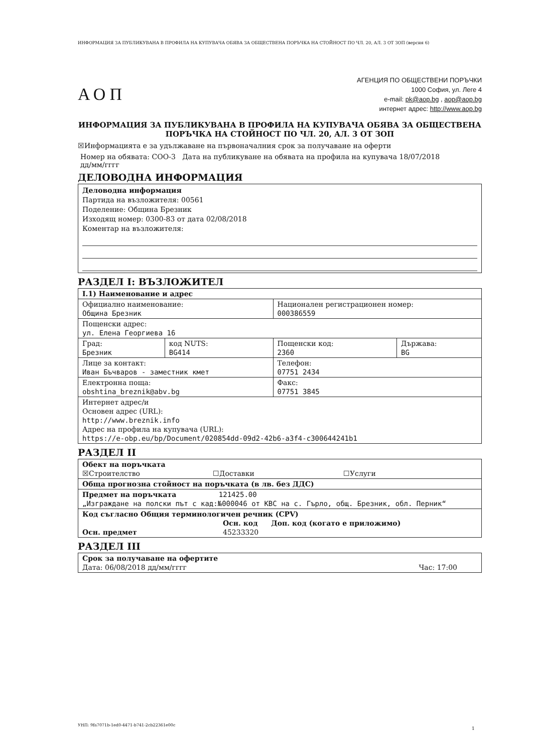ИНФОРМАЦИЯ ЗА ПУБЛИКУВАНА В ПРОФИЛА НА КУПУВАЧА ОБЯВА ЗА ОБЩЕСТВЕНА ПОРЪЧКА НА СТОЙНОСТ ПО ЧЛ. 20, АЛ. 3 ОТ ЗОП (версия 6)
АОП
АГЕНЦИЯ ПО ОБЩЕСТВЕНИ ПОРЪЧКИ
1000 София, ул. Леге 4
e-mail: pk@aop.bg , aop@aop.bg
интернет адрес: http://www.aop.bg
ИНФОРМАЦИЯ ЗА ПУБЛИКУВАНА В ПРОФИЛА НА КУПУВАЧА ОБЯВА ЗА ОБЩЕСТВЕНА ПОРЪЧКА НА СТОЙНОСТ ПО ЧЛ. 20, АЛ. 3 ОТ ЗОП
☒Информацията е за удължаване на първоначалния срок за получаване на оферти
Номер на обявата: СОО-3 Дата на публикуване на обявата на профила на купувача 18/07/2018
дд/мм/гггг
ДЕЛОВОДНА ИНФОРМАЦИЯ
Деловодна информация
Партида на възложителя: 00561
Поделение: Община Брезник
Изходящ номер: 0300-83 от дата 02/08/2018
Коментар на възложителя:
РАЗДЕЛ I: ВЪЗЛОЖИТЕЛ
| I.1) Наименование и адрес | | | |
| Официално наименование: Община Брезник | | Национален регистрационен номер: 000386559 | |
| Пощенски адрес: ул. Елена Георгиева 16 | | | |
| Град: Брезник | код NUTS: BG414 | Пощенски код: 2360 | Държава: BG |
| Лице за контакт: Иван Бъчваров - заместник кмет | | Телефон: 07751 2434 | |
| Електронна поща: obshtina_breznik@abv.bg | | Факс: 07751 3845 | |
| Интернет адрес/и Основен адрес (URL): http://www.breznik.info Адрес на профила на купувача (URL): https://e-obp.eu/bp/Document/020854dd-09d2-42b6-a3f4-c300644241b1 | | | |
РАЗДЕЛ II
| Обект на поръчката ☒Строителство ☐Доставки ☐Услуги |
| Обща прогнозна стойност на поръчката (в лв. без ДДС) |
| Предмет на поръчката 121425.00 „Изграждане на полски път с кад:№000046 от КВС на с. Гърло, общ. Брезник, обл. Перник“ |
| Код съгласно Общия терминологичен речник (CPV) Осн. код Доп. код (когато е приложимо) Осн. предмет 45233320 |
РАЗДЕЛ III
| Срок за получаване на офертите Дата: 06/08/2018 дд/мм/гггг Час: 17:00 |
УНП: 9fa7071b-1ed0-4471-b741-2cb22361e00c
1